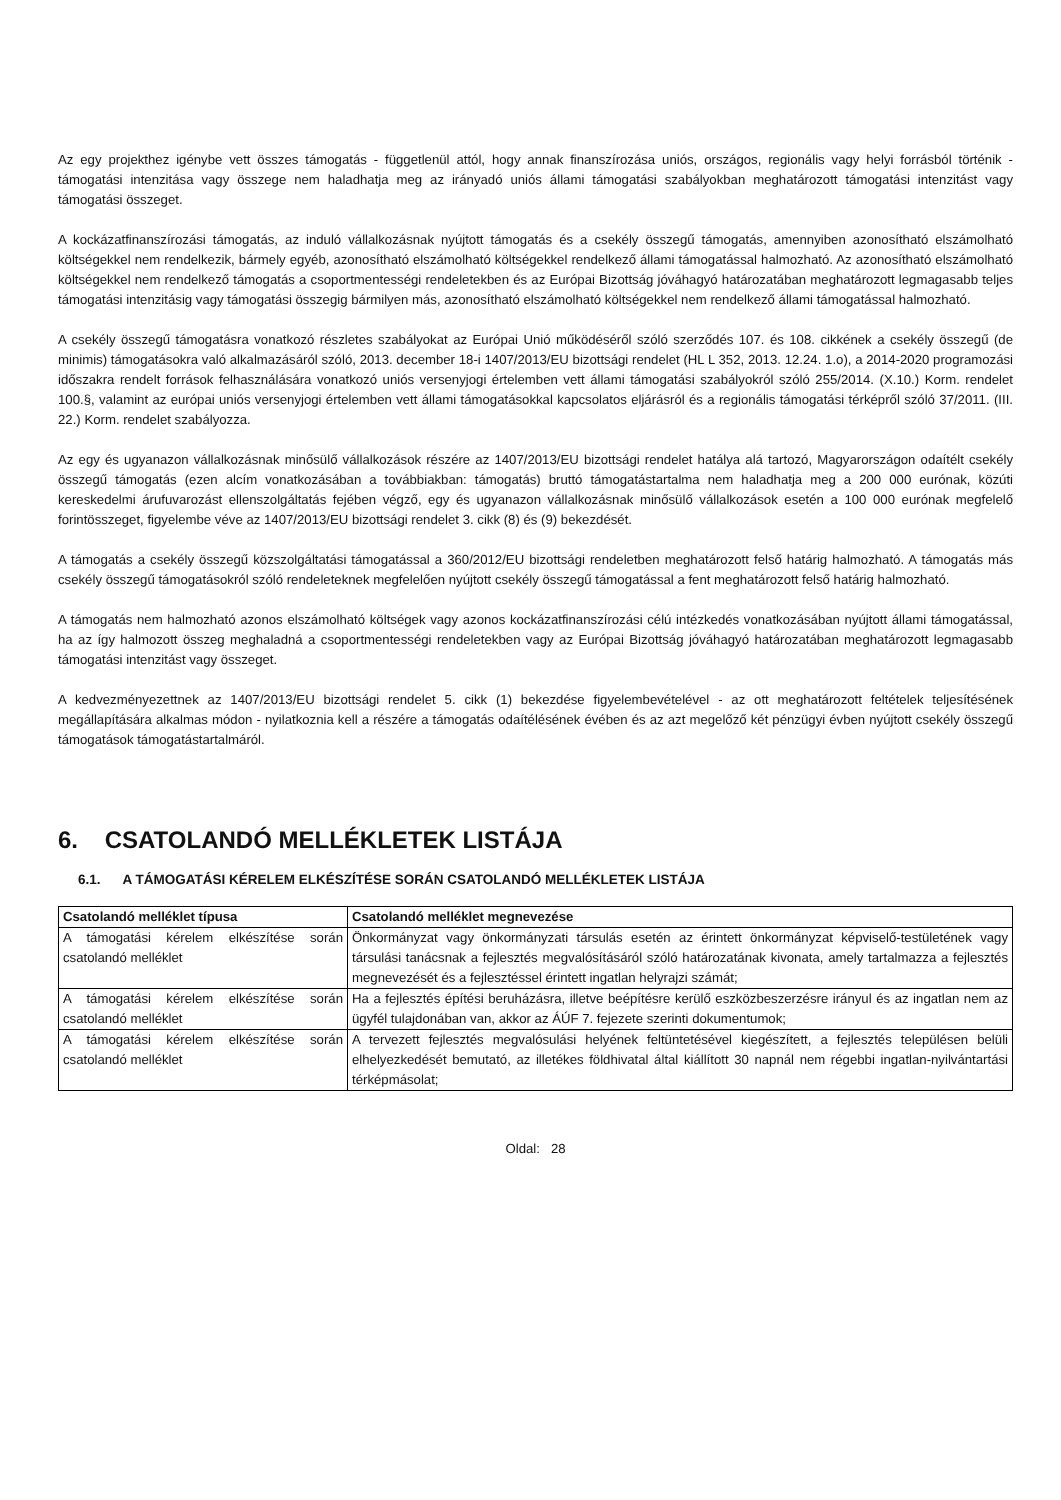Az egy projekthez igénybe vett összes támogatás - függetlenül attól, hogy annak finanszírozása uniós, országos, regionális vagy helyi forrásból történik - támogatási intenzitása vagy összege nem haladhatja meg az irányadó uniós állami támogatási szabályokban meghatározott támogatási intenzitást vagy támogatási összeget.
A kockázatfinanszírozási támogatás, az induló vállalkozásnak nyújtott támogatás és a csekély összegű támogatás, amennyiben azonosítható elszámolható költségekkel nem rendelkezik, bármely egyéb, azonosítható elszámolható költségekkel rendelkező állami támogatással halmozható. Az azonosítható elszámolható költségekkel nem rendelkező támogatás a csoportmentességi rendeletekben és az Európai Bizottság jóváhagyó határozatában meghatározott legmagasabb teljes támogatási intenzitásig vagy támogatási összegig bármilyen más, azonosítható elszámolható költségekkel nem rendelkező állami támogatással halmozható.
A csekély összegű támogatásra vonatkozó részletes szabályokat az Európai Unió működéséről szóló szerződés 107. és 108. cikkének a csekély összegű (de minimis) támogatásokra való alkalmazásáról szóló, 2013. december 18-i 1407/2013/EU bizottsági rendelet (HL L 352, 2013. 12.24. 1.o), a 2014-2020 programozási időszakra rendelt források felhasználására vonatkozó uniós versenyjogi értelemben vett állami támogatási szabályokról szóló 255/2014. (X.10.) Korm. rendelet 100.§, valamint az európai uniós versenyjogi értelemben vett állami támogatásokkal kapcsolatos eljárásról és a regionális támogatási térképről szóló 37/2011. (III. 22.) Korm. rendelet szabályozza.
Az egy és ugyanazon vállalkozásnak minősülő vállalkozások részére az 1407/2013/EU bizottsági rendelet hatálya alá tartozó, Magyarországon odaítélt csekély összegű támogatás (ezen alcím vonatkozásában a továbbiakban: támogatás) bruttó támogatástartalma nem haladhatja meg a 200 000 eurónak, közúti kereskedelmi árufuvarozást ellenszolgáltatás fejében végző, egy és ugyanazon vállalkozásnak minősülő vállalkozások esetén a 100 000 eurónak megfelelő forintösszeget, figyelembe véve az 1407/2013/EU bizottsági rendelet 3. cikk (8) és (9) bekezdését.
A támogatás a csekély összegű közszolgáltatási támogatással a 360/2012/EU bizottsági rendeletben meghatározott felső határig halmozható. A támogatás más csekély összegű támogatásokról szóló rendeleteknek megfelelően nyújtott csekély összegű támogatással a fent meghatározott felső határig halmozható.
A támogatás nem halmozható azonos elszámolható költségek vagy azonos kockázatfinanszírozási célú intézkedés vonatkozásában nyújtott állami támogatással, ha az így halmozott összeg meghaladná a csoportmentességi rendeletekben vagy az Európai Bizottság jóváhagyó határozatában meghatározott legmagasabb támogatási intenzitást vagy összeget.
A kedvezményezettnek az 1407/2013/EU bizottsági rendelet 5. cikk (1) bekezdése figyelembevételével - az ott meghatározott feltételek teljesítésének megállapítására alkalmas módon - nyilatkoznia kell a részére a támogatás odaítélésének évében és az azt megelőző két pénzügyi évben nyújtott csekély összegű támogatások támogatástartalmáról.
6. CSATOLANDÓ MELLÉKLETEK LISTÁJA
6.1. A TÁMOGATÁSI KÉRELEM ELKÉSZÍTÉSE SORÁN CSATOLANDÓ MELLÉKLETEK LISTÁJA
| Csatolandó melléklet típusa | Csatolandó melléklet megnevezése |
| --- | --- |
| A támogatási kérelem elkészítése során csatolandó melléklet | Önkormányzat vagy önkormányzati társulás esetén az érintett önkormányzat képviselő-testületének vagy társulási tanácsnak a fejlesztés megvalósításáról szóló határozatának kivonata, amely tartalmazza a fejlesztés megnevezését és a fejlesztéssel érintett ingatlan helyrajzi számát; |
| A támogatási kérelem elkészítése során csatolandó melléklet | Ha a fejlesztés építési beruházásra, illetve beépítésre kerülő eszközbeszerzésre irányul és az ingatlan nem az ügyfél tulajdonában van, akkor az ÁÚF 7. fejezete szerinti dokumentumok; |
| A támogatási kérelem elkészítése során csatolandó melléklet | A tervezett fejlesztés megvalósulási helyének feltüntetésével kiegészített, a fejlesztés településen belüli elhelyezkedését bemutató, az illetékes földhivatal által kiállított 30 napnál nem régebbi ingatlan-nyilvántartási térképmásolat; |
Oldal: 28